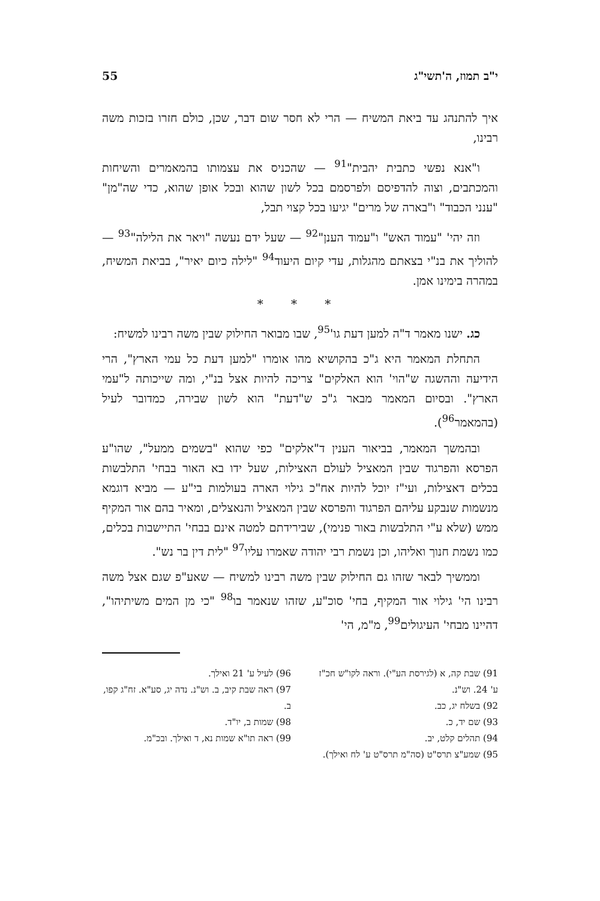י"ב תמוז, ה'תשי"ג 55
איך להתנהג עד ביאת המשיח — הרי לא חסר שום דבר, שכן, כולם חזרו בזכות משה רבינו,
ו"אנא נפשי כתבית יהבית"<sup>91</sup> — שהכניס את עצמותו בהמאמרים והשיחות והמכתבים, וצוה להדפיסם ולפרסמם בכל לשון שהוא ובכל אופן שהוא, כדי שה"מן" "ענני הכבוד" ו"בארה של מרים" יגיעו בכל קצוי תבל,
וזה יהי' "עמוד האש" ו"עמוד הענן"<sup>92</sup> — שעל ידם נעשה "ויאר את הלילה"<sup>93</sup> — להוליך את בנ"י בצאתם מהגלות, עדי קיום היעוד<sup>94</sup> "לילה כיום יאיר", בביאת המשיח, במהרה בימינו אמן.
* * *
כג. ישנו מאמר ד"ה למען דעת גו'<sup>95</sup>, שבו מבואר החילוק שבין משה רבינו למשיח:
התחלת המאמר היא ג"כ בהקושיא מהו אומרו "למען דעת כל עמי הארץ", הרי הידיעה וההשגה ש"הוי' הוא האלקים" צריכה להיות אצל בנ"י, ומה שייכותה ל"עמי הארץ". ובסיום המאמר מבאר ג"כ ש"דעת" הוא לשון שבירה, כמדובר לעיל (בהמאמר<sup>96</sup>).
ובהמשך המאמר, בביאור הענין ד"אלקים" כפי שהוא "בשמים ממעל", שהו"ע הפרסא והפרגוד שבין המאציל לעולם האצילות, שעל ידו בא האור בבחי' התלבשות בכלים דאצילות, ועי"ז יוכל להיות אח"כ גילוי הארה בעולמות בי"ע — מביא דוגמא מנשמות שנבקע עליהם הפרגוד והפרסא שבין המאציל והנאצלים, ומאיר בהם אור המקיף ממש (שלא ע"י התלבשות באור פנימי), שבירידתם למטה אינם בבחי' התיישבות בכלים, כמו נשמת חנוך ואליהו, וכן נשמת רבי יהודה שאמרו עליו<sup>97</sup> "לית דין בר נש".
וממשיך לבאר שזהו גם החילוק שבין משה רבינו למשיח — שאע"פ שגם אצל משה רבינו הי' גילוי אור המקיף, בחי' סוכ"ע, שזהו שנאמר בו<sup>98</sup> "כי מן המים משיתיהו", דהיינו מבחי' העיגולים<sup>99</sup>, מ"מ, הי'
91) שבת קה, א (לגירסת הע"י). וראה לקו"ש חכ"ז ע' 24. וש"נ.
92) בשלח יג, כב.
93) שם יד, כ.
94) תהלים קלט, יב.
95) שמע"צ תרס"ט (סה"מ תרס"ט ע' לח ואילך).
96) לעיל ע' 21 ואילך.
97) ראה שבת קיב, ב. וש"נ. נדה יג, סע"א. זח"ג קפו, ב.
98) שמות ב, יו"ד.
99) ראה תו"א שמות נא, ד ואילך. ובכ"מ.